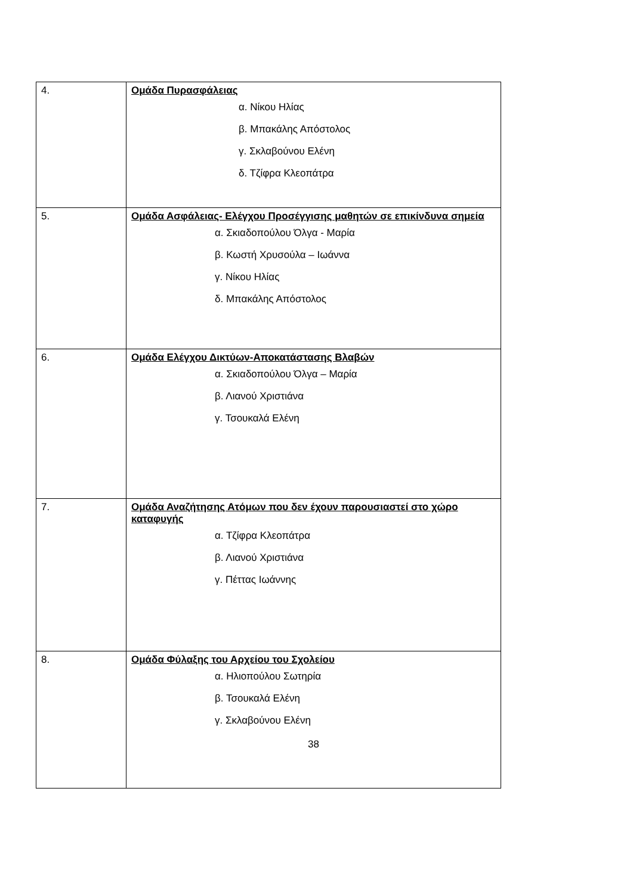| 4. | Ομάδα Πυρασφάλειας α. Νίκου Ηλίας β. Μπακάλης Απόστολος γ. Σκλαβούνου Ελένη δ. Τζίφρα Κλεοπάτρα |
| 5. | Ομάδα Ασφάλειας- Ελέγχου Προσέγγισης μαθητών σε επικίνδυνα σημεία α. Σκιαδοπούλου Όλγα - Μαρία β. Κωστή Χρυσούλα – Ιωάννα γ. Νίκου Ηλίας δ. Μπακάλης Απόστολος |
| 6. | Ομάδα Ελέγχου Δικτύων-Αποκατάστασης Βλαβών α. Σκιαδοπούλου Όλγα – Μαρία β. Λιανού Χριστιάνα γ. Τσουκαλά Ελένη |
| 7. | Ομάδα Αναζήτησης Ατόμων που δεν έχουν παρουσιαστεί στο χώρο καταφυγής α. Τζίφρα Κλεοπάτρα β. Λιανού Χριστιάνα γ. Πέττας Ιωάννης |
| 8. | Ομάδα Φύλαξης του Αρχείου του Σχολείου α. Ηλιοπούλου Σωτηρία β. Τσουκαλά Ελένη γ. Σκλαβούνου Ελένη 38 |